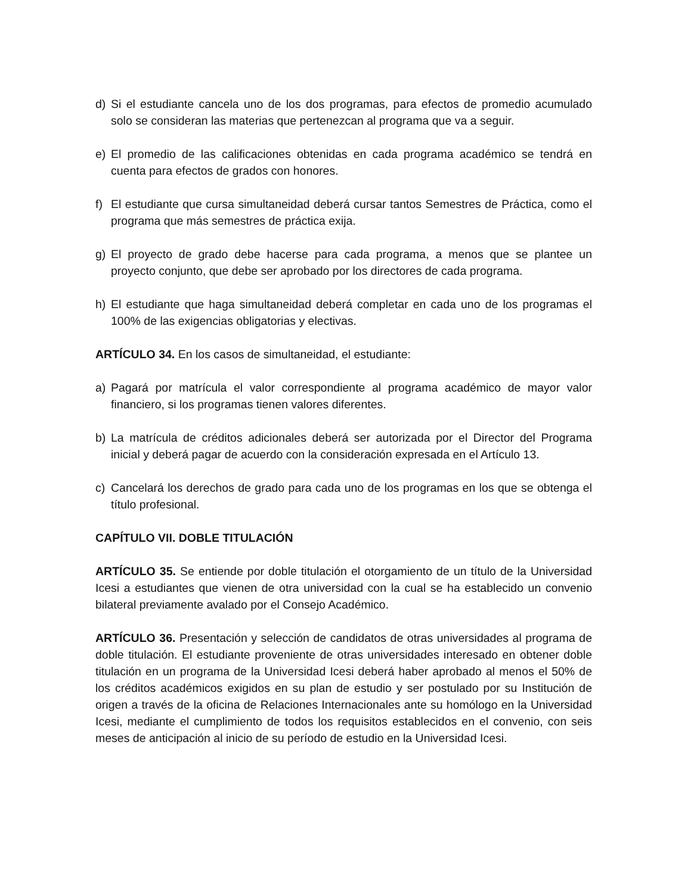d) Si el estudiante cancela uno de los dos programas, para efectos de promedio acumulado solo se consideran las materias que pertenezcan al programa que va a seguir.
e) El promedio de las calificaciones obtenidas en cada programa académico se tendrá en cuenta para efectos de grados con honores.
f) El estudiante que cursa simultaneidad deberá cursar tantos Semestres de Práctica, como el programa que más semestres de práctica exija.
g) El proyecto de grado debe hacerse para cada programa, a menos que se plantee un proyecto conjunto, que debe ser aprobado por los directores de cada programa.
h) El estudiante que haga simultaneidad deberá completar en cada uno de los programas el 100% de las exigencias obligatorias y electivas.
ARTÍCULO 34. En los casos de simultaneidad, el estudiante:
a) Pagará por matrícula el valor correspondiente al programa académico de mayor valor financiero, si los programas tienen valores diferentes.
b) La matrícula de créditos adicionales deberá ser autorizada por el Director del Programa inicial y deberá pagar de acuerdo con la consideración expresada en el Artículo 13.
c) Cancelará los derechos de grado para cada uno de los programas en los que se obtenga el título profesional.
CAPÍTULO VII. DOBLE TITULACIÓN
ARTÍCULO 35. Se entiende por doble titulación el otorgamiento de un título de la Universidad Icesi a estudiantes que vienen de otra universidad con la cual se ha establecido un convenio bilateral previamente avalado por el Consejo Académico.
ARTÍCULO 36. Presentación y selección de candidatos de otras universidades al programa de doble titulación. El estudiante proveniente de otras universidades interesado en obtener doble titulación en un programa de la Universidad Icesi deberá haber aprobado al menos el 50% de los créditos académicos exigidos en su plan de estudio y ser postulado por su Institución de origen a través de la oficina de Relaciones Internacionales ante su homólogo en la Universidad Icesi, mediante el cumplimiento de todos los requisitos establecidos en el convenio, con seis meses de anticipación al inicio de su período de estudio en la Universidad Icesi.